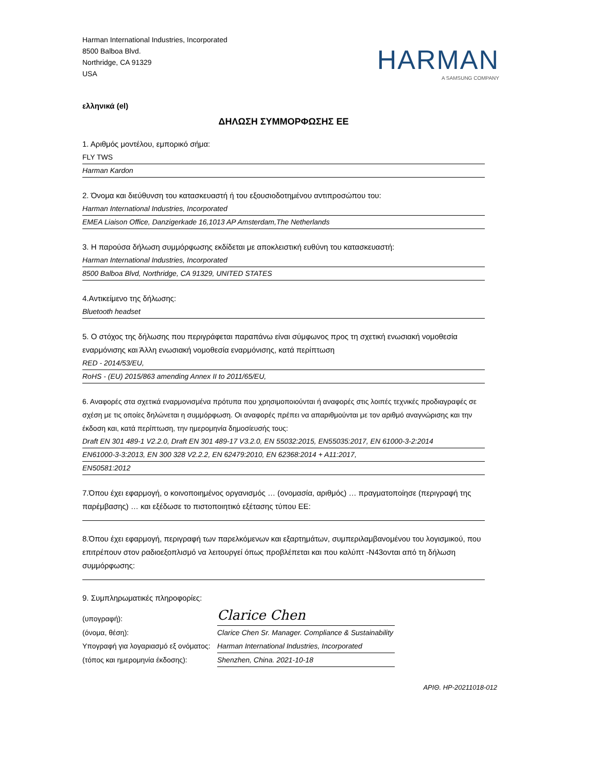Harman International Industries, Incorporated
8500 Balboa Blvd.
Northridge, CA 91329
USA
HARMAN
A SAMSUNG COMPANY
ελληνικά (el)
ΔΗΛΩΣΗ ΣΥΜΜΟΡΦΩΣΗΣ ΕΕ
1. Αριθμός μοντέλου, εμπορικό σήμα:
FLY TWS
Harman Kardon
2. Όνομα και διεύθυνση του κατασκευαστή ή του εξουσιοδοτημένου αντιπροσώπου του:
Harman International Industries, Incorporated
EMEA Liaison Office, Danzigerkade 16,1013 AP Amsterdam,The Netherlands
3. Η παρούσα δήλωση συμμόρφωσης εκδίδεται με αποκλειστική ευθύνη του κατασκευαστή:
Harman International Industries, Incorporated
8500 Balboa Blvd, Northridge, CA 91329, UNITED STATES
4.Αντικείμενο της δήλωσης:
Bluetooth headset
5. Ο στόχος της δήλωσης που περιγράφεται παραπάνω είναι σύμφωνος προς τη σχετική ενωσιακή νομοθεσία εναρμόνισης και Άλλη ενωσιακή νομοθεσία εναρμόνισης, κατά περίπτωση
RED - 2014/53/EU,
RoHS - (EU) 2015/863 amending Annex II to 2011/65/EU,
6. Αναφορές στα σχετικά εναρμονισμένα πρότυπα που χρησιμοποιούνται ή αναφορές στις λοιπές τεχνικές προδιαγραφές σε σχέση με τις οποίες δηλώνεται η συμμόρφωση. Οι αναφορές πρέπει να απαριθμούνται με τον αριθμό αναγνώρισης και την έκδοση και, κατά περίπτωση, την ημερομηνία δημοσίευσής τους:
Draft EN 301 489-1 V2.2.0, Draft EN 301 489-17 V3.2.0, EN 55032:2015, EN55035:2017, EN 61000-3-2:2014
EN61000-3-3:2013, EN 300 328 V2.2.2, EN 62479:2010, EN 62368:2014 + A11:2017,
EN50581:2012
7.Όπου έχει εφαρμογή, ο κοινοποιημένος οργανισμός … (ονομασία, αριθμός) … πραγματοποίησε (περιγραφή της παρέμβασης) … και εξέδωσε το πιστοποιητικό εξέτασης τύπου ΕΕ:
8.Όπου έχει εφαρμογή, περιγραφή των παρελκόμενων και εξαρτημάτων, συμπεριλαμβανομένου του λογισμικού, που επιτρέπουν στον ραδιοεξοπλισμό να λειτουργεί όπως προβλέπεται και που καλύπτ -N43ονται από τη δήλωση συμμόρφωσης:
9. Συμπληρωματικές πληροφορίες:
(υπογραφή):
Clarice Chen
(όνομα, θέση): Clarice Chen Sr. Manager. Compliance & Sustainability
Υπογραφή για λογαριασμό εξ ονόματος:
Harman International Industries, Incorporated
(τόπος και ημερομηνία έκδοσης): Shenzhen, China. 2021-10-18
ΑΡΙΘ. HP-20211018-012